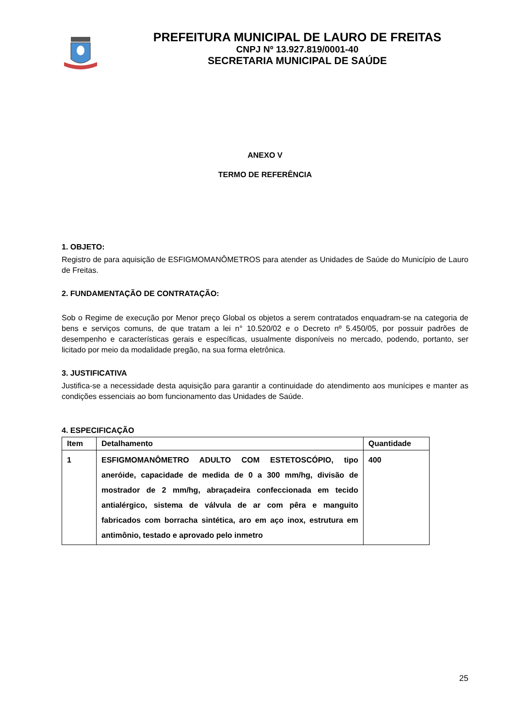PREFEITURA MUNICIPAL DE LAURO DE FREITAS
CNPJ Nº 13.927.819/0001-40
SECRETARIA MUNICIPAL DE SAÚDE
ANEXO V
TERMO DE REFERÊNCIA
1. OBJETO:
Registro de para aquisição de ESFIGMOMANÔMETROS para atender as Unidades de Saúde do Município de Lauro de Freitas.
2. FUNDAMENTAÇÃO DE CONTRATAÇÃO:
Sob o Regime de execução por Menor preço Global os objetos a serem contratados enquadram-se na categoria de bens e serviços comuns, de que tratam a lei n° 10.520/02 e o Decreto nº 5.450/05, por possuir padrões de desempenho e características gerais e específicas, usualmente disponíveis no mercado, podendo, portanto, ser licitado por meio da modalidade pregão, na sua forma eletrônica.
3. JUSTIFICATIVA
Justifica-se a necessidade desta aquisição para garantir a continuidade do atendimento aos munícipes e manter as condições essenciais ao bom funcionamento das Unidades de Saúde.
4. ESPECIFICAÇÃO
| Item | Detalhamento | Quantidade |
| --- | --- | --- |
| 1 | ESFIGMOMANÔMETRO ADULTO COM ESTETOSCÓPIO, tipo aneróide, capacidade de medida de 0 a 300 mm/hg, divisão de mostrador de 2 mm/hg, abraçadeira confeccionada em tecido antialérgico, sistema de válvula de ar com pêra e manguito fabricados com borracha sintética, aro em aço inox, estrutura em antimônio, testado e aprovado pelo inmetro | 400 |
25